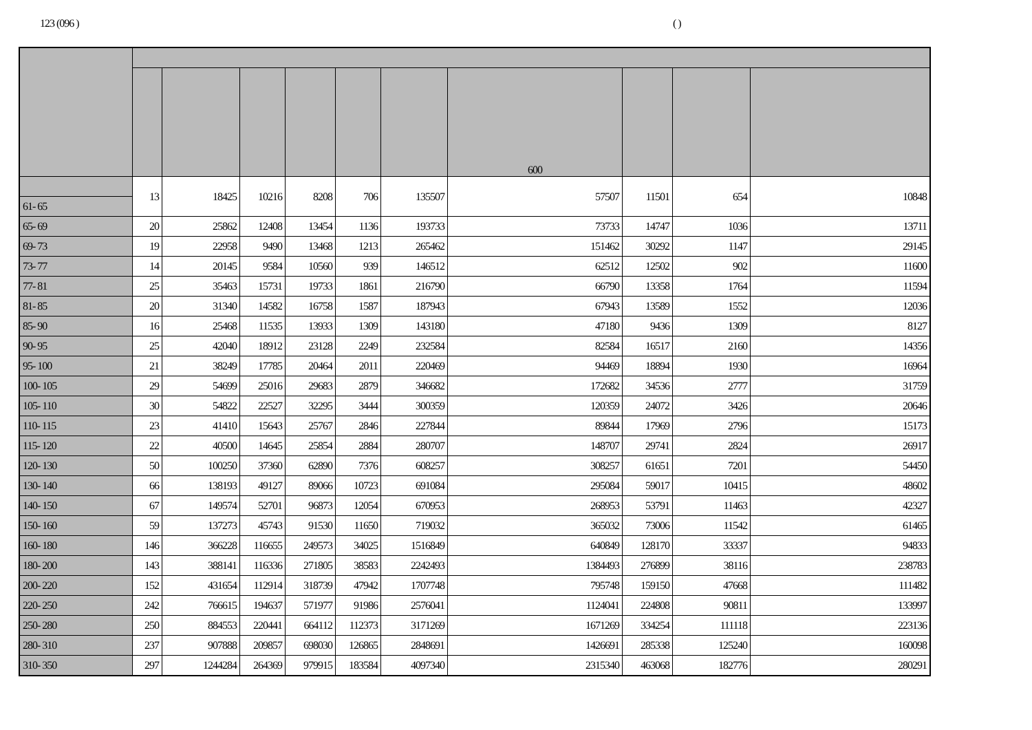123 (096 ) ( )
| | | | | | | | 600 | | | |
| --- | --- | --- | --- | --- | --- | --- | --- | --- | --- | --- |
| | 13 | 18425 | 10216 | 8208 | 706 | 135507 | 57507 | 11501 | 654 | 10848 |
| 61- 65 | | | | | | | | | | |
| 65- 69 | 20 | 25862 | 12408 | 13454 | 1136 | 193733 | 73733 | 14747 | 1036 | 13711 |
| 69- 73 | 19 | 22958 | 9490 | 13468 | 1213 | 265462 | 151462 | 30292 | 1147 | 29145 |
| 73- 77 | 14 | 20145 | 9584 | 10560 | 939 | 146512 | 62512 | 12502 | 902 | 11600 |
| 77- 81 | 25 | 35463 | 15731 | 19733 | 1861 | 216790 | 66790 | 13358 | 1764 | 11594 |
| 81- 85 | 20 | 31340 | 14582 | 16758 | 1587 | 187943 | 67943 | 13589 | 1552 | 12036 |
| 85- 90 | 16 | 25468 | 11535 | 13933 | 1309 | 143180 | 47180 | 9436 | 1309 | 8127 |
| 90- 95 | 25 | 42040 | 18912 | 23128 | 2249 | 232584 | 82584 | 16517 | 2160 | 14356 |
| 95- 100 | 21 | 38249 | 17785 | 20464 | 2011 | 220469 | 94469 | 18894 | 1930 | 16964 |
| 100- 105 | 29 | 54699 | 25016 | 29683 | 2879 | 346682 | 172682 | 34536 | 2777 | 31759 |
| 105- 110 | 30 | 54822 | 22527 | 32295 | 3444 | 300359 | 120359 | 24072 | 3426 | 20646 |
| 110- 115 | 23 | 41410 | 15643 | 25767 | 2846 | 227844 | 89844 | 17969 | 2796 | 15173 |
| 115- 120 | 22 | 40500 | 14645 | 25854 | 2884 | 280707 | 148707 | 29741 | 2824 | 26917 |
| 120- 130 | 50 | 100250 | 37360 | 62890 | 7376 | 608257 | 308257 | 61651 | 7201 | 54450 |
| 130- 140 | 66 | 138193 | 49127 | 89066 | 10723 | 691084 | 295084 | 59017 | 10415 | 48602 |
| 140- 150 | 67 | 149574 | 52701 | 96873 | 12054 | 670953 | 268953 | 53791 | 11463 | 42327 |
| 150- 160 | 59 | 137273 | 45743 | 91530 | 11650 | 719032 | 365032 | 73006 | 11542 | 61465 |
| 160- 180 | 146 | 366228 | 116655 | 249573 | 34025 | 1516849 | 640849 | 128170 | 33337 | 94833 |
| 180- 200 | 143 | 388141 | 116336 | 271805 | 38583 | 2242493 | 1384493 | 276899 | 38116 | 238783 |
| 200- 220 | 152 | 431654 | 112914 | 318739 | 47942 | 1707748 | 795748 | 159150 | 47668 | 111482 |
| 220- 250 | 242 | 766615 | 194637 | 571977 | 91986 | 2576041 | 1124041 | 224808 | 90811 | 133997 |
| 250- 280 | 250 | 884553 | 220441 | 664112 | 112373 | 3171269 | 1671269 | 334254 | 111118 | 223136 |
| 280- 310 | 237 | 907888 | 209857 | 698030 | 126865 | 2848691 | 1426691 | 285338 | 125240 | 160098 |
| 310- 350 | 297 | 1244284 | 264369 | 979915 | 183584 | 4097340 | 2315340 | 463068 | 182776 | 280291 |